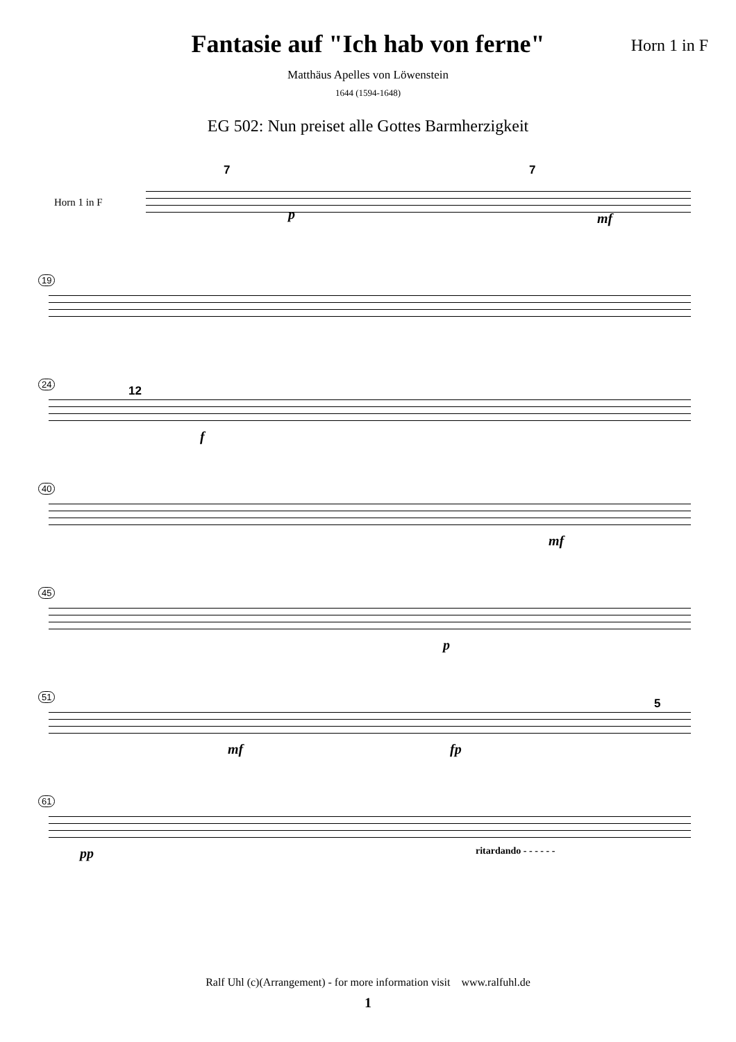Fantasie auf "Ich hab von ferne" Horn 1 in F
Matthäus Apelles von Löwenstein
1644 (1594-1648)
EG 502: Nun preiset alle Gottes Barmherzigkeit
Horn 1 in F
7 7
p mf
19
24
12
f
40
mf
45
p
51
5
mf fp
61
pp ritardando - - - - - -
Ralf Uhl (c)(Arrangement) - for more information visit www.ralfuhl.de
1